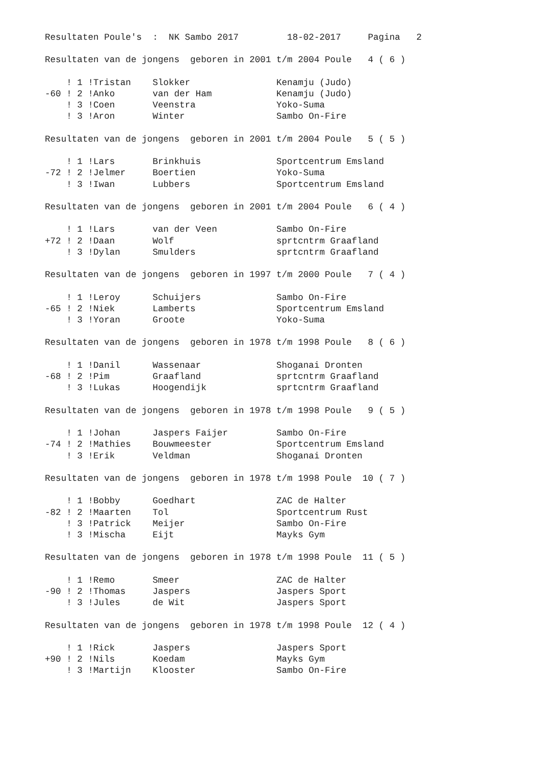Resultaten Poule's  :  NK Sambo 2017         18-02-2017     Pagina   2

Resultaten van de jongens  geboren in 2001 t/m 2004 Poule   4 ( 6 )

    ! 1 !Tristan    Slokker                Kenamju (Judo)
-60 ! 2 !Anko       van der Ham            Kenamju (Judo)
    ! 3 !Coen       Veenstra               Yoko-Suma
    ! 3 !Aron       Winter                 Sambo On-Fire

Resultaten van de jongens  geboren in 2001 t/m 2004 Poule   5 ( 5 )

    ! 1 !Lars       Brinkhuis              Sportcentrum Emsland
-72 ! 2 !Jelmer     Boertien               Yoko-Suma
    ! 3 !Iwan       Lubbers                Sportcentrum Emsland

Resultaten van de jongens  geboren in 2001 t/m 2004 Poule   6 ( 4 )

    ! 1 !Lars       van der Veen           Sambo On-Fire
+72 ! 2 !Daan       Wolf                   sprtcntrm Graafland
    ! 3 !Dylan      Smulders               sprtcntrm Graafland

Resultaten van de jongens  geboren in 1997 t/m 2000 Poule   7 ( 4 )

    ! 1 !Leroy      Schuijers              Sambo On-Fire
-65 ! 2 !Niek       Lamberts               Sportcentrum Emsland
    ! 3 !Yoran      Groote                 Yoko-Suma

Resultaten van de jongens  geboren in 1978 t/m 1998 Poule   8 ( 6 )

    ! 1 !Danil      Wassenaar              Shoganai Dronten
-68 ! 2 !Pim        Graafland              sprtcntrm Graafland
    ! 3 !Lukas      Hoogendijk             sprtcntrm Graafland

Resultaten van de jongens  geboren in 1978 t/m 1998 Poule   9 ( 5 )

    ! 1 !Johan      Jaspers Faijer         Sambo On-Fire
-74 ! 2 !Mathies    Bouwmeester            Sportcentrum Emsland
    ! 3 !Erik       Veldman                Shoganai Dronten

Resultaten van de jongens  geboren in 1978 t/m 1998 Poule  10 ( 7 )

    ! 1 !Bobby      Goedhart               ZAC de Halter
-82 ! 2 !Maarten    Tol                    Sportcentrum Rust
    ! 3 !Patrick    Meijer                 Sambo On-Fire
    ! 3 !Mischa     Eijt                   Mayks Gym

Resultaten van de jongens  geboren in 1978 t/m 1998 Poule  11 ( 5 )

    ! 1 !Remo       Smeer                  ZAC de Halter
-90 ! 2 !Thomas     Jaspers                Jaspers Sport
    ! 3 !Jules      de Wit                 Jaspers Sport

Resultaten van de jongens  geboren in 1978 t/m 1998 Poule  12 ( 4 )

    ! 1 !Rick       Jaspers                Jaspers Sport
+90 ! 2 !Nils       Koedam                 Mayks Gym
    ! 3 !Martijn    Klooster               Sambo On-Fire